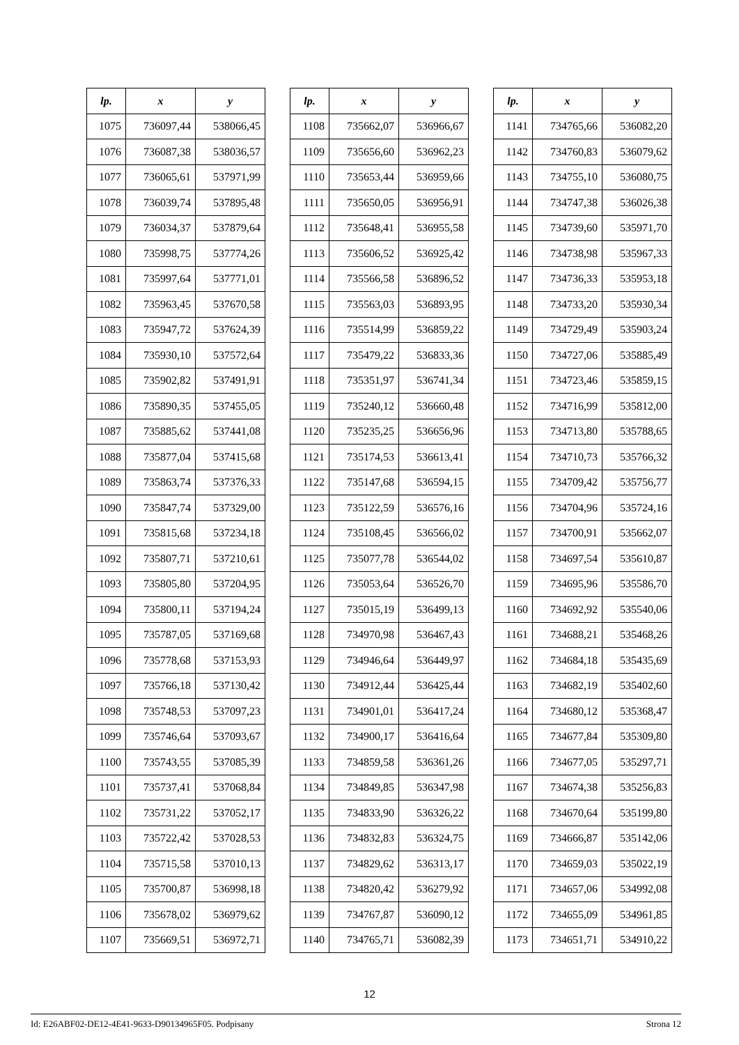| lp. | x | y |
| --- | --- | --- |
| 1075 | 736097,44 | 538066,45 |
| 1076 | 736087,38 | 538036,57 |
| 1077 | 736065,61 | 537971,99 |
| 1078 | 736039,74 | 537895,48 |
| 1079 | 736034,37 | 537879,64 |
| 1080 | 735998,75 | 537774,26 |
| 1081 | 735997,64 | 537771,01 |
| 1082 | 735963,45 | 537670,58 |
| 1083 | 735947,72 | 537624,39 |
| 1084 | 735930,10 | 537572,64 |
| 1085 | 735902,82 | 537491,91 |
| 1086 | 735890,35 | 537455,05 |
| 1087 | 735885,62 | 537441,08 |
| 1088 | 735877,04 | 537415,68 |
| 1089 | 735863,74 | 537376,33 |
| 1090 | 735847,74 | 537329,00 |
| 1091 | 735815,68 | 537234,18 |
| 1092 | 735807,71 | 537210,61 |
| 1093 | 735805,80 | 537204,95 |
| 1094 | 735800,11 | 537194,24 |
| 1095 | 735787,05 | 537169,68 |
| 1096 | 735778,68 | 537153,93 |
| 1097 | 735766,18 | 537130,42 |
| 1098 | 735748,53 | 537097,23 |
| 1099 | 735746,64 | 537093,67 |
| 1100 | 735743,55 | 537085,39 |
| 1101 | 735737,41 | 537068,84 |
| 1102 | 735731,22 | 537052,17 |
| 1103 | 735722,42 | 537028,53 |
| 1104 | 735715,58 | 537010,13 |
| 1105 | 735700,87 | 536998,18 |
| 1106 | 735678,02 | 536979,62 |
| 1107 | 735669,51 | 536972,71 |
| lp. | x | y |
| --- | --- | --- |
| 1108 | 735662,07 | 536966,67 |
| 1109 | 735656,60 | 536962,23 |
| 1110 | 735653,44 | 536959,66 |
| 1111 | 735650,05 | 536956,91 |
| 1112 | 735648,41 | 536955,58 |
| 1113 | 735606,52 | 536925,42 |
| 1114 | 735566,58 | 536896,52 |
| 1115 | 735563,03 | 536893,95 |
| 1116 | 735514,99 | 536859,22 |
| 1117 | 735479,22 | 536833,36 |
| 1118 | 735351,97 | 536741,34 |
| 1119 | 735240,12 | 536660,48 |
| 1120 | 735235,25 | 536656,96 |
| 1121 | 735174,53 | 536613,41 |
| 1122 | 735147,68 | 536594,15 |
| 1123 | 735122,59 | 536576,16 |
| 1124 | 735108,45 | 536566,02 |
| 1125 | 735077,78 | 536544,02 |
| 1126 | 735053,64 | 536526,70 |
| 1127 | 735015,19 | 536499,13 |
| 1128 | 734970,98 | 536467,43 |
| 1129 | 734946,64 | 536449,97 |
| 1130 | 734912,44 | 536425,44 |
| 1131 | 734901,01 | 536417,24 |
| 1132 | 734900,17 | 536416,64 |
| 1133 | 734859,58 | 536361,26 |
| 1134 | 734849,85 | 536347,98 |
| 1135 | 734833,90 | 536326,22 |
| 1136 | 734832,83 | 536324,75 |
| 1137 | 734829,62 | 536313,17 |
| 1138 | 734820,42 | 536279,92 |
| 1139 | 734767,87 | 536090,12 |
| 1140 | 734765,71 | 536082,39 |
| lp. | x | y |
| --- | --- | --- |
| 1141 | 734765,66 | 536082,20 |
| 1142 | 734760,83 | 536079,62 |
| 1143 | 734755,10 | 536080,75 |
| 1144 | 734747,38 | 536026,38 |
| 1145 | 734739,60 | 535971,70 |
| 1146 | 734738,98 | 535967,33 |
| 1147 | 734736,33 | 535953,18 |
| 1148 | 734733,20 | 535930,34 |
| 1149 | 734729,49 | 535903,24 |
| 1150 | 734727,06 | 535885,49 |
| 1151 | 734723,46 | 535859,15 |
| 1152 | 734716,99 | 535812,00 |
| 1153 | 734713,80 | 535788,65 |
| 1154 | 734710,73 | 535766,32 |
| 1155 | 734709,42 | 535756,77 |
| 1156 | 734704,96 | 535724,16 |
| 1157 | 734700,91 | 535662,07 |
| 1158 | 734697,54 | 535610,87 |
| 1159 | 734695,96 | 535586,70 |
| 1160 | 734692,92 | 535540,06 |
| 1161 | 734688,21 | 535468,26 |
| 1162 | 734684,18 | 535435,69 |
| 1163 | 734682,19 | 535402,60 |
| 1164 | 734680,12 | 535368,47 |
| 1165 | 734677,84 | 535309,80 |
| 1166 | 734677,05 | 535297,71 |
| 1167 | 734674,38 | 535256,83 |
| 1168 | 734670,64 | 535199,80 |
| 1169 | 734666,87 | 535142,06 |
| 1170 | 734659,03 | 535022,19 |
| 1171 | 734657,06 | 534992,08 |
| 1172 | 734655,09 | 534961,85 |
| 1173 | 734651,71 | 534910,22 |
12
Id: E26ABF02-DE12-4E41-9633-D90134965F05. Podpisany Strona 12